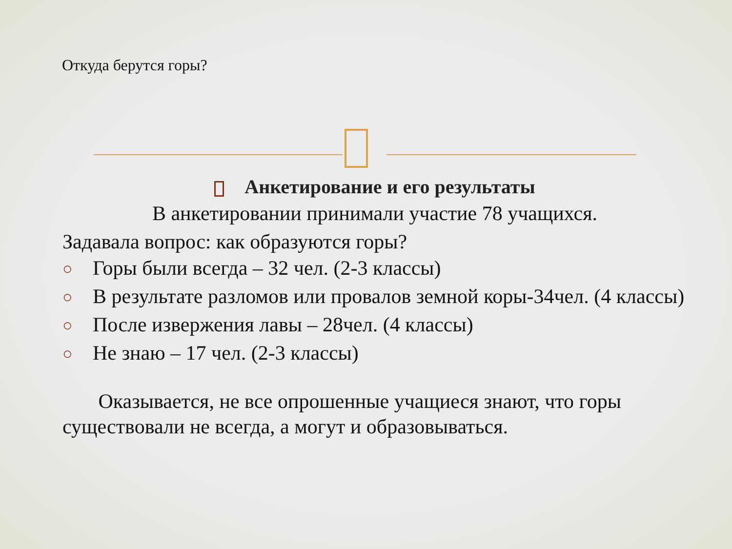Откуда берутся горы?
Анкетирование и его результаты
В анкетировании принимали участие 78 учащихся.
Задавала вопрос: как образуются горы?
○ Горы были всегда – 32 чел. (2-3 классы)
○ В результате разломов или провалов земной коры-34чел. (4 классы)
○ После извержения лавы – 28чел. (4 классы)
○ Не знаю – 17 чел. (2-3 классы)
Оказывается, не все опрошенные учащиеся знают, что горы существовали не всегда, а могут и образовываться.